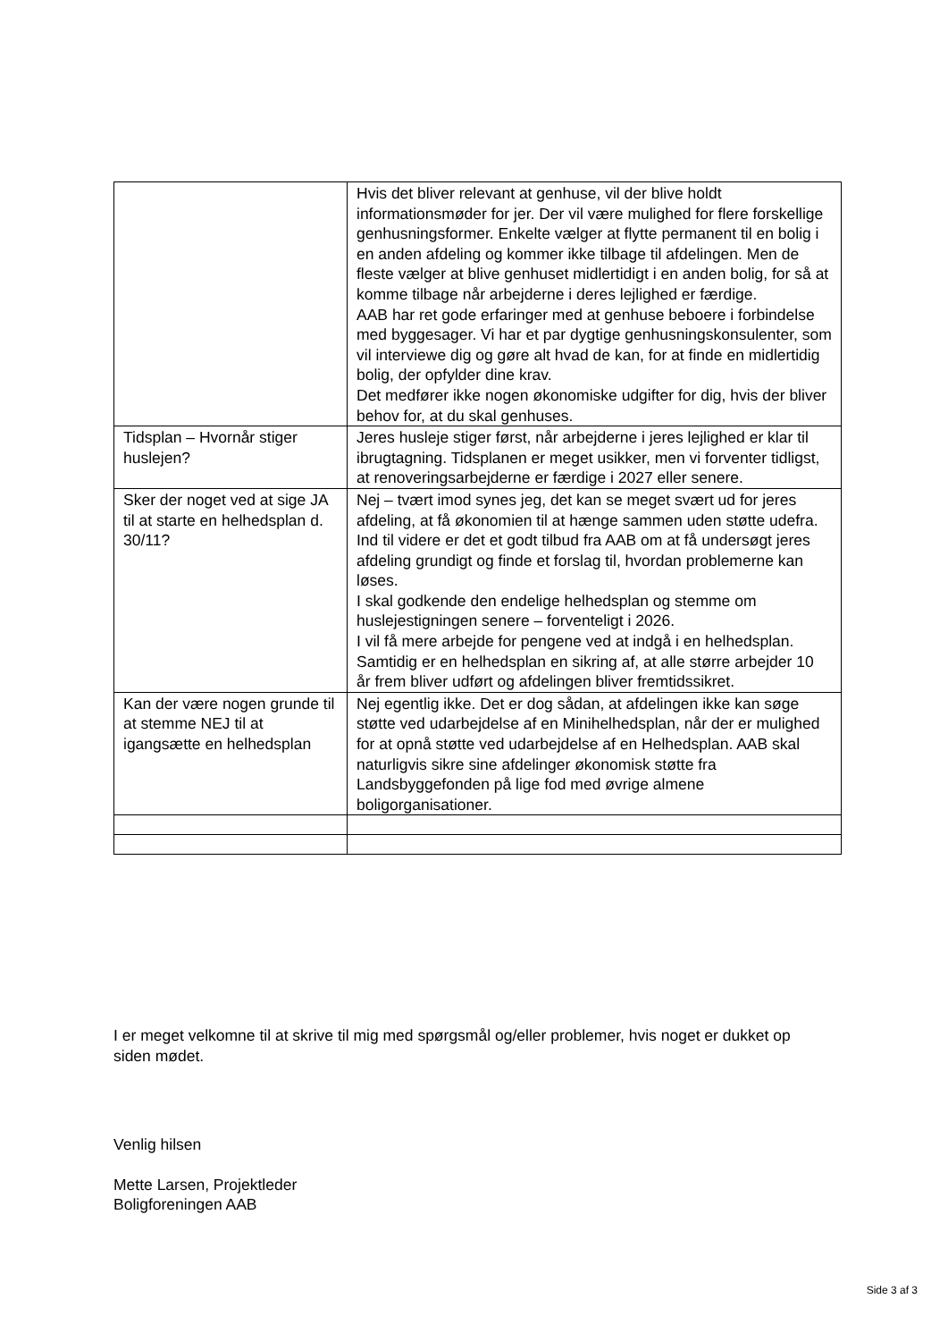| | Hvis det bliver relevant at genhuse, vil der blive holdt informationsmøder for jer. Der vil være mulighed for flere forskellige genhusningsformer. Enkelte vælger at flytte permanent til en bolig i en anden afdeling og kommer ikke tilbage til afdelingen. Men de fleste vælger at blive genhuset midlertidigt i en anden bolig, for så at komme tilbage når arbejderne i deres lejlighed er færdige. AAB har ret gode erfaringer med at genhuse beboere i forbindelse med byggesager. Vi har et par dygtige genhusningskonsulenter, som vil interviewe dig og gøre alt hvad de kan, for at finde en midlertidig bolig, der opfylder dine krav. Det medfører ikke nogen økonomiske udgifter for dig, hvis der bliver behov for, at du skal genhuses. |
| Tidsplan – Hvornår stiger huslejen? | Jeres husleje stiger først, når arbejderne i jeres lejlighed er klar til ibrugtagning. Tidsplanen er meget usikker, men vi forventer tidligst, at renoveringsarbejderne er færdige i 2027 eller senere. |
| Sker der noget ved at sige JA til at starte en helhedsplan d. 30/11? | Nej – tvært imod synes jeg, det kan se meget svært ud for jeres afdeling, at få økonomien til at hænge sammen uden støtte udefra. Ind til videre er det et godt tilbud fra AAB om at få undersøgt jeres afdeling grundigt og finde et forslag til, hvordan problemerne kan løses. I skal godkende den endelige helhedsplan og stemme om huslejestigningen senere – forventeligt i 2026. I vil få mere arbejde for pengene ved at indgå i en helhedsplan. Samtidig er en helhedsplan en sikring af, at alle større arbejder 10 år frem bliver udført og afdelingen bliver fremtidssikret. |
| Kan der være nogen grunde til at stemme NEJ til at igangsætte en helhedsplan | Nej egentlig ikke. Det er dog sådan, at afdelingen ikke kan søge støtte ved udarbejdelse af en Minihelhedsplan, når der er mulighed for at opnå støtte ved udarbejdelse af en Helhedsplan. AAB skal naturligvis sikre sine afdelinger økonomisk støtte fra Landsbyggefonden på lige fod med øvrige almene boligorganisationer. |
I er meget velkomne til at skrive til mig med spørgsmål og/eller problemer, hvis noget er dukket op siden mødet.
Venlig hilsen
Mette Larsen, Projektleder
Boligforeningen AAB
Side 3 af 3